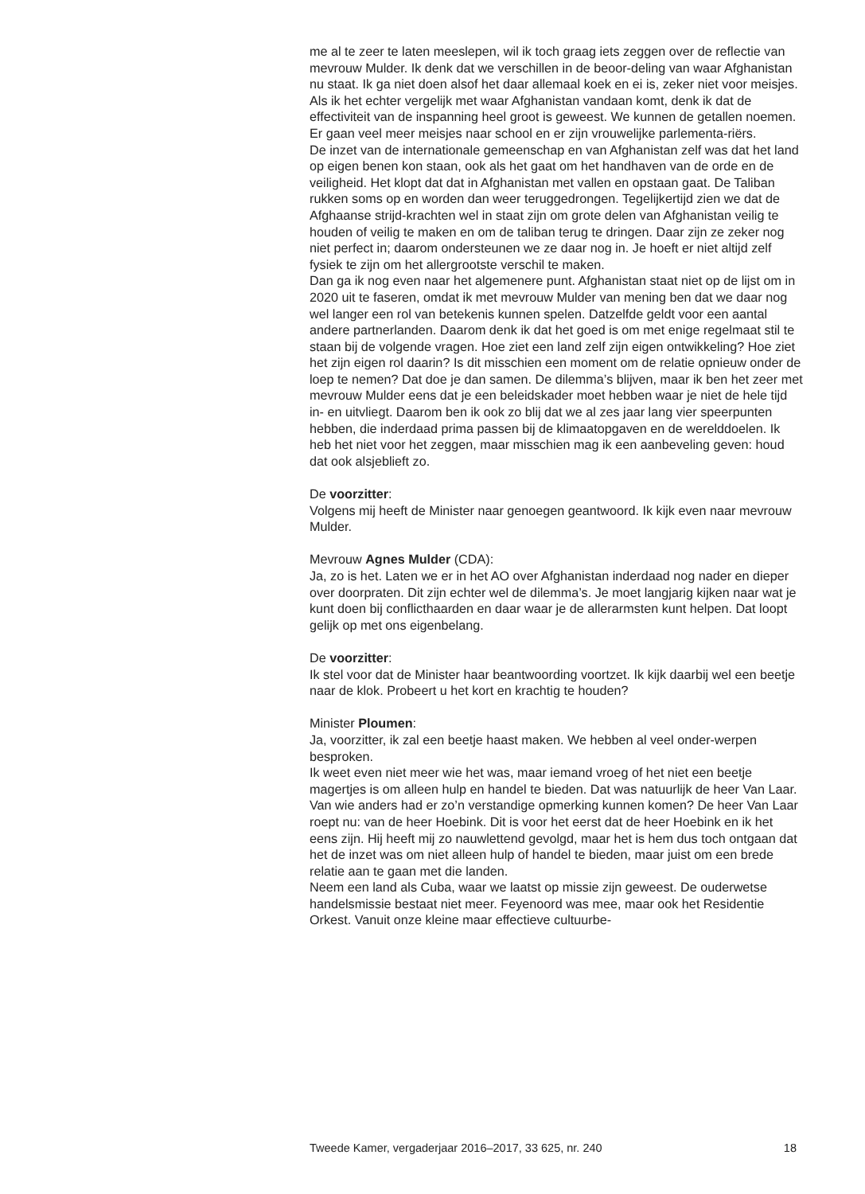me al te zeer te laten meeslepen, wil ik toch graag iets zeggen over de reflectie van mevrouw Mulder. Ik denk dat we verschillen in de beoor-deling van waar Afghanistan nu staat. Ik ga niet doen alsof het daar allemaal koek en ei is, zeker niet voor meisjes. Als ik het echter vergelijk met waar Afghanistan vandaan komt, denk ik dat de effectiviteit van de inspanning heel groot is geweest. We kunnen de getallen noemen. Er gaan veel meer meisjes naar school en er zijn vrouwelijke parlementa-riërs.
De inzet van de internationale gemeenschap en van Afghanistan zelf was dat het land op eigen benen kon staan, ook als het gaat om het handhaven van de orde en de veiligheid. Het klopt dat dat in Afghanistan met vallen en opstaan gaat. De Taliban rukken soms op en worden dan weer teruggedrongen. Tegelijkertijd zien we dat de Afghaanse strijd-krachten wel in staat zijn om grote delen van Afghanistan veilig te houden of veilig te maken en om de taliban terug te dringen. Daar zijn ze zeker nog niet perfect in; daarom ondersteunen we ze daar nog in. Je hoeft er niet altijd zelf fysiek te zijn om het allergrootste verschil te maken.
Dan ga ik nog even naar het algemenere punt. Afghanistan staat niet op de lijst om in 2020 uit te faseren, omdat ik met mevrouw Mulder van mening ben dat we daar nog wel langer een rol van betekenis kunnen spelen. Datzelfde geldt voor een aantal andere partnerlanden. Daarom denk ik dat het goed is om met enige regelmaat stil te staan bij de volgende vragen. Hoe ziet een land zelf zijn eigen ontwikkeling? Hoe ziet het zijn eigen rol daarin? Is dit misschien een moment om de relatie opnieuw onder de loep te nemen? Dat doe je dan samen. De dilemma’s blijven, maar ik ben het zeer met mevrouw Mulder eens dat je een beleidskader moet hebben waar je niet de hele tijd in- en uitvliegt. Daarom ben ik ook zo blij dat we al zes jaar lang vier speerpunten hebben, die inderdaad prima passen bij de klimaatopgaven en de werelddoelen. Ik heb het niet voor het zeggen, maar misschien mag ik een aanbeveling geven: houd dat ook alsjeblieft zo.
De voorzitter:
Volgens mij heeft de Minister naar genoegen geantwoord. Ik kijk even naar mevrouw Mulder.
Mevrouw Agnes Mulder (CDA):
Ja, zo is het. Laten we er in het AO over Afghanistan inderdaad nog nader en dieper over doorpraten. Dit zijn echter wel de dilemma’s. Je moet langjarig kijken naar wat je kunt doen bij conflicthaarden en daar waar je de allerarmsten kunt helpen. Dat loopt gelijk op met ons eigenbelang.
De voorzitter:
Ik stel voor dat de Minister haar beantwoording voortzet. Ik kijk daarbij wel een beetje naar de klok. Probeert u het kort en krachtig te houden?
Minister Ploumen:
Ja, voorzitter, ik zal een beetje haast maken. We hebben al veel onder-werpen besproken.
Ik weet even niet meer wie het was, maar iemand vroeg of het niet een beetje magertjes is om alleen hulp en handel te bieden. Dat was natuurlijk de heer Van Laar. Van wie anders had er zo’n verstandige opmerking kunnen komen? De heer Van Laar roept nu: van de heer Hoebink. Dit is voor het eerst dat de heer Hoebink en ik het eens zijn. Hij heeft mij zo nauwlettend gevolgd, maar het is hem dus toch ontgaan dat het de inzet was om niet alleen hulp of handel te bieden, maar juist om een brede relatie aan te gaan met die landen.
Neem een land als Cuba, waar we laatst op missie zijn geweest. De ouderwetse handelsmissie bestaat niet meer. Feyenoord was mee, maar ook het Residentie Orkest. Vanuit onze kleine maar effectieve cultuurbe-
Tweede Kamer, vergaderjaar 2016–2017, 33 625, nr. 240 18